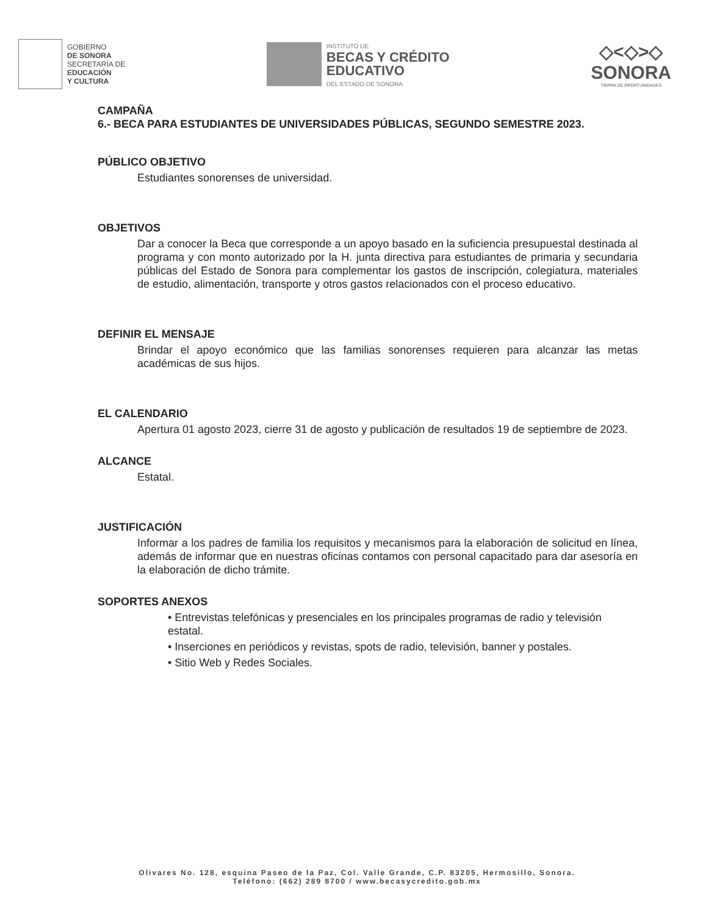GOBIERNO
DE SONORA
SECRETARÍA DE
EDUCACIÓN
Y CULTURA
INSTITUTO DE
BECAS Y CRÉDITO
EDUCATIVO
DEL ESTADO DE SONORA
◇<◇>◇
SONORA
TIERRA DE OPORTUNIDADES
CAMPAÑA
6.- BECA PARA ESTUDIANTES DE UNIVERSIDADES PÚBLICAS, SEGUNDO SEMESTRE 2023.
PÚBLICO OBJETIVO
Estudiantes sonorenses de universidad.
OBJETIVOS
Dar a conocer la Beca que corresponde a un apoyo basado en la suficiencia presupuestal destinada al programa y con monto autorizado por la H. junta directiva para estudiantes de primaria y secundaria públicas del Estado de Sonora para complementar los gastos de inscripción, colegiatura, materiales de estudio, alimentación, transporte y otros gastos relacionados con el proceso educativo.
DEFINIR EL MENSAJE
Brindar el apoyo económico que las familias sonorenses requieren para alcanzar las metas académicas de sus hijos.
EL CALENDARIO
Apertura 01 agosto 2023, cierre 31 de agosto y publicación de resultados 19 de septiembre de 2023.
ALCANCE
Estatal.
JUSTIFICACIÓN
Informar a los padres de familia los requisitos y mecanismos para la elaboración de solicitud en línea, además de informar que en nuestras oficinas contamos con personal capacitado para dar asesoría en la elaboración de dicho trámite.
SOPORTES ANEXOS
• Entrevistas telefónicas y presenciales en los principales programas de radio y televisión estatal.
• Inserciones en periódicos y revistas, spots de radio, televisión, banner y postales.
• Sitio Web y Redes Sociales.
Olivares No. 128, esquina Paseo de la Paz, Col. Valle Grande, C.P. 83205, Hermosillo, Sonora.
Teléfono: (662) 289 8700 / www.becasycredito.gob.mx